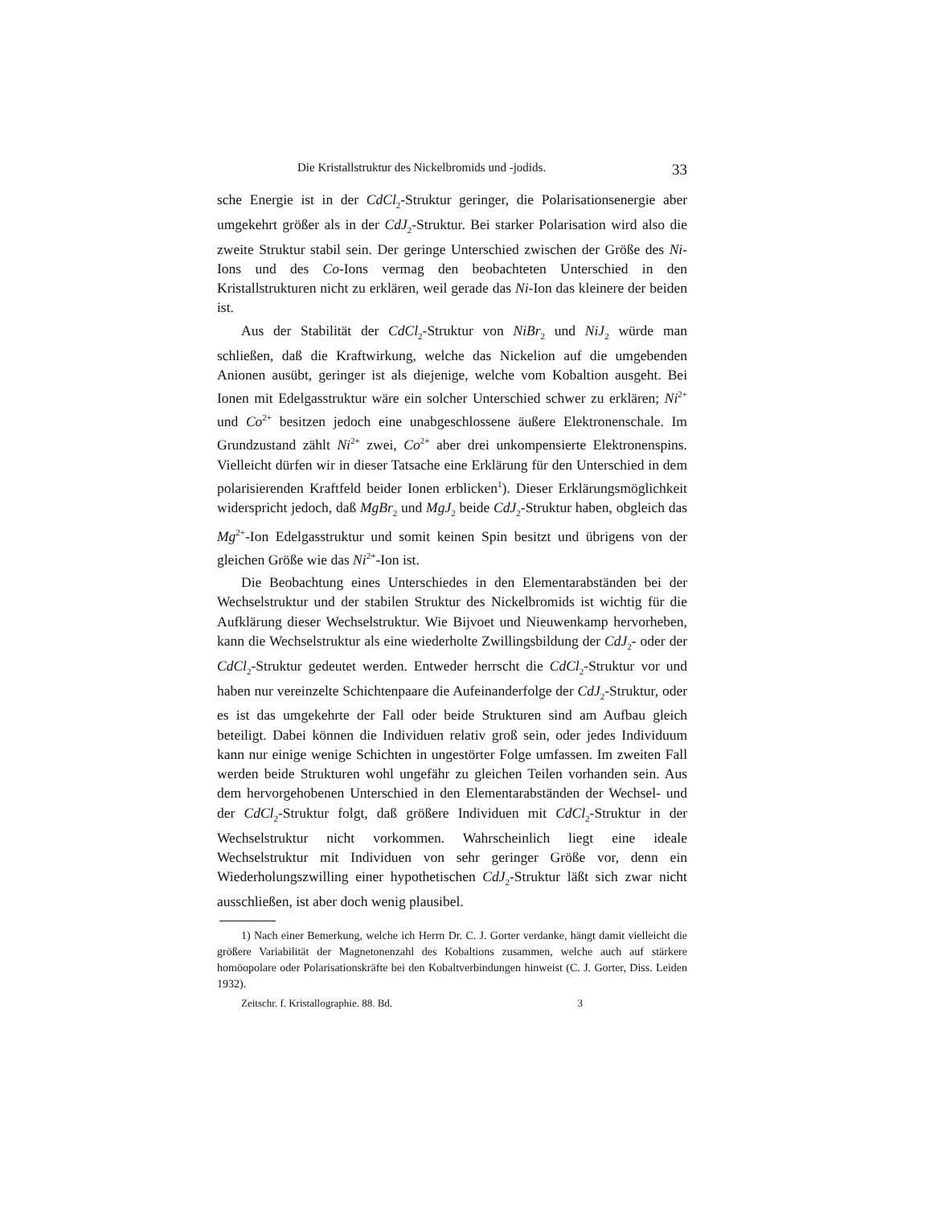Die Kristallstruktur des Nickelbromids und -jodids. 33
sche Energie ist in der CdCl<sub>2</sub>-Struktur geringer, die Polarisationsenergie aber umgekehrt größer als in der CdJ<sub>2</sub>-Struktur. Bei starker Polarisation wird also die zweite Struktur stabil sein. Der geringe Unterschied zwischen der Größe des Ni-Ions und des Co-Ions vermag den beobachteten Unterschied in den Kristallstrukturen nicht zu erklären, weil gerade das Ni-Ion das kleinere der beiden ist.
Aus der Stabilität der CdCl<sub>2</sub>-Struktur von NiBr<sub>2</sub> und NiJ<sub>2</sub> würde man schließen, daß die Kraftwirkung, welche das Nickelion auf die umgebenden Anionen ausübt, geringer ist als diejenige, welche vom Kobaltion ausgeht. Bei Ionen mit Edelgasstruktur wäre ein solcher Unterschied schwer zu erklären; Ni<sup>2+</sup> und Co<sup>2+</sup> besitzen jedoch eine unabgeschlossene äußere Elektronenschale. Im Grundzustand zählt Ni<sup>2+</sup> zwei, Co<sup>2+</sup> aber drei unkompensierte Elektronenspins. Vielleicht dürfen wir in dieser Tatsache eine Erklärung für den Unterschied in dem polarisierenden Kraftfeld beider Ionen erblicken<sup>1</sup>). Dieser Erklärungsmöglichkeit widerspricht jedoch, daß MgBr<sub>2</sub> und MgJ<sub>2</sub> beide CdJ<sub>2</sub>-Struktur haben, obgleich das Mg<sup>2+</sup>-Ion Edelgasstruktur und somit keinen Spin besitzt und übrigens von der gleichen Größe wie das Ni<sup>2+</sup>-Ion ist.
Die Beobachtung eines Unterschiedes in den Elementarabständen bei der Wechselstruktur und der stabilen Struktur des Nickelbromids ist wichtig für die Aufklärung dieser Wechselstruktur. Wie Bijvoet und Nieuwenkamp hervorheben, kann die Wechselstruktur als eine wiederholte Zwillingsbildung der CdJ<sub>2</sub>- oder der CdCl<sub>2</sub>-Struktur gedeutet werden. Entweder herrscht die CdCl<sub>2</sub>-Struktur vor und haben nur vereinzelte Schichtenpaare die Aufeinanderfolge der CdJ<sub>2</sub>-Struktur, oder es ist das umgekehrte der Fall oder beide Strukturen sind am Aufbau gleich beteiligt. Dabei können die Individuen relativ groß sein, oder jedes Individuum kann nur einige wenige Schichten in ungestörter Folge umfassen. Im zweiten Fall werden beide Strukturen wohl ungefähr zu gleichen Teilen vorhanden sein. Aus dem hervorgehobenen Unterschied in den Elementarabständen der Wechsel- und der CdCl<sub>2</sub>-Struktur folgt, daß größere Individuen mit CdCl<sub>2</sub>-Struktur in der Wechselstruktur nicht vorkommen. Wahrscheinlich liegt eine ideale Wechselstruktur mit Individuen von sehr geringer Größe vor, denn ein Wiederholungszwilling einer hypothetischen CdJ<sub>2</sub>-Struktur läßt sich zwar nicht ausschließen, ist aber doch wenig plausibel.
1) Nach einer Bemerkung, welche ich Herrn Dr. C. J. Gorter verdanke, hängt damit vielleicht die größere Variabilität der Magnetonenzahl des Kobaltions zusammen, welche auch auf stärkere homöopolare oder Polarisationskräfte bei den Kobaltverbindungen hinweist (C. J. Gorter, Diss. Leiden 1932).
Zeitschr. f. Kristallographie. 88. Bd. 3